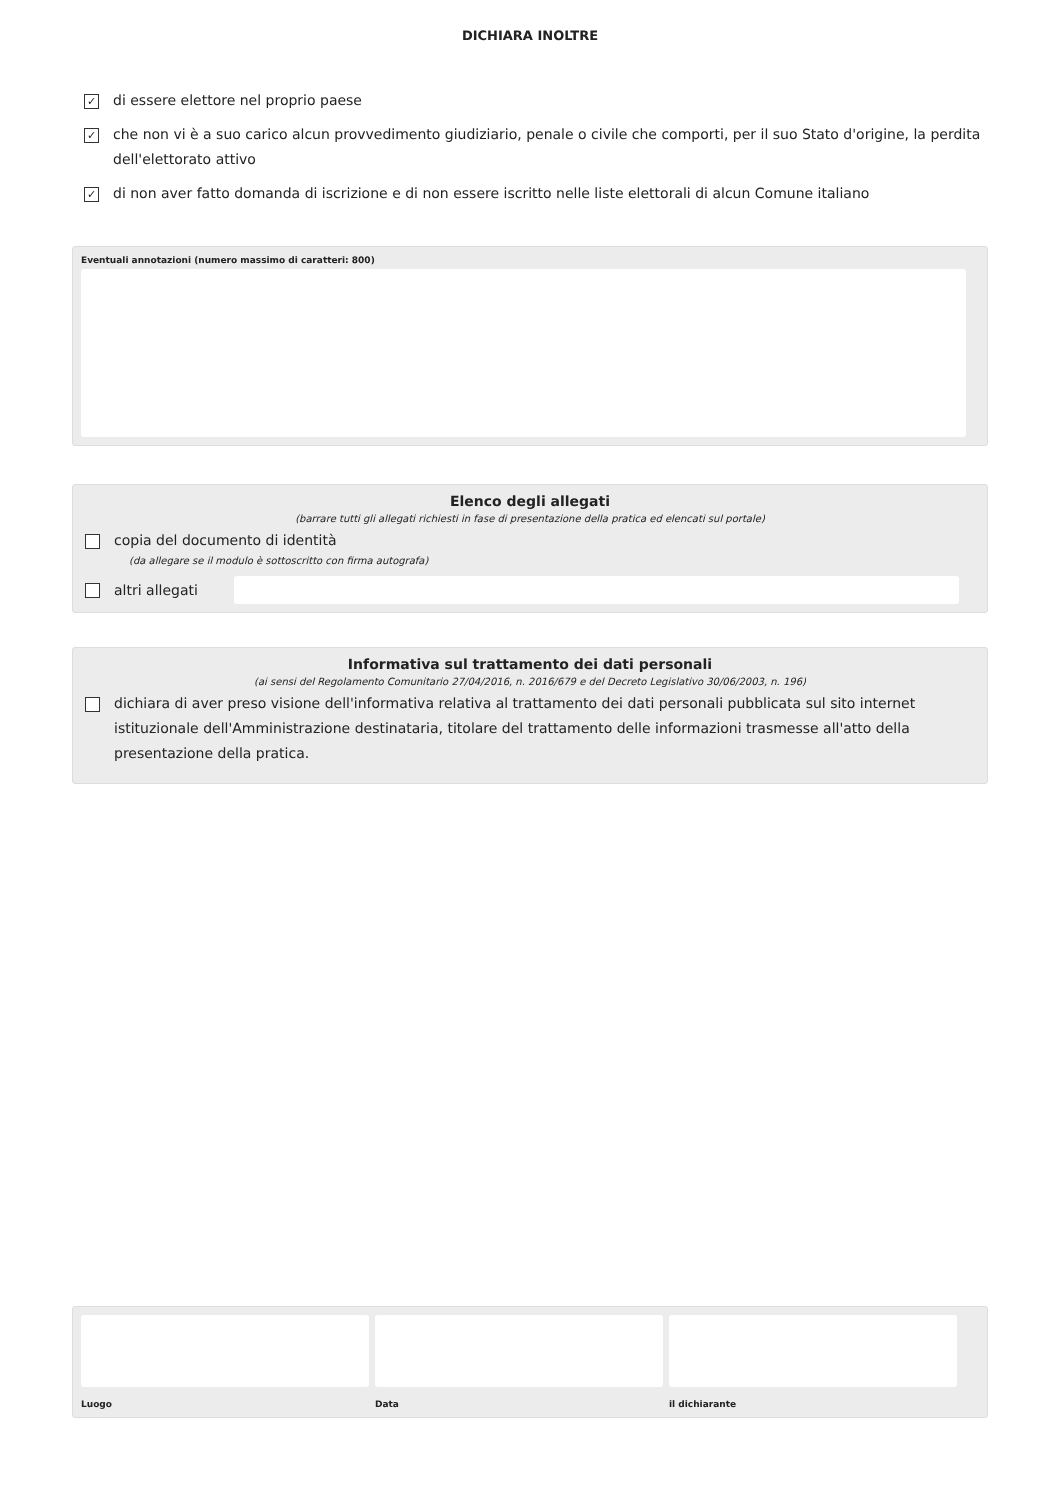DICHIARA INOLTRE
✓ di essere elettore nel proprio paese
✓ che non vi è a suo carico alcun provvedimento giudiziario, penale o civile che comporti, per il suo Stato d'origine, la perdita dell'elettorato attivo
✓ di non aver fatto domanda di iscrizione e di non essere iscritto nelle liste elettorali di alcun Comune italiano
Eventuali annotazioni (numero massimo di caratteri: 800)
Elenco degli allegati
(barrare tutti gli allegati richiesti in fase di presentazione della pratica ed elencati sul portale)
copia del documento di identità
(da allegare se il modulo è sottoscritto con firma autografa)
altri allegati
Informativa sul trattamento dei dati personali
(ai sensi del Regolamento Comunitario 27/04/2016, n. 2016/679 e del Decreto Legislativo 30/06/2003, n. 196)
dichiara di aver preso visione dell'informativa relativa al trattamento dei dati personali pubblicata sul sito internet istituzionale dell'Amministrazione destinataria, titolare del trattamento delle informazioni trasmesse all'atto della presentazione della pratica.
Luogo Data il dichiarante